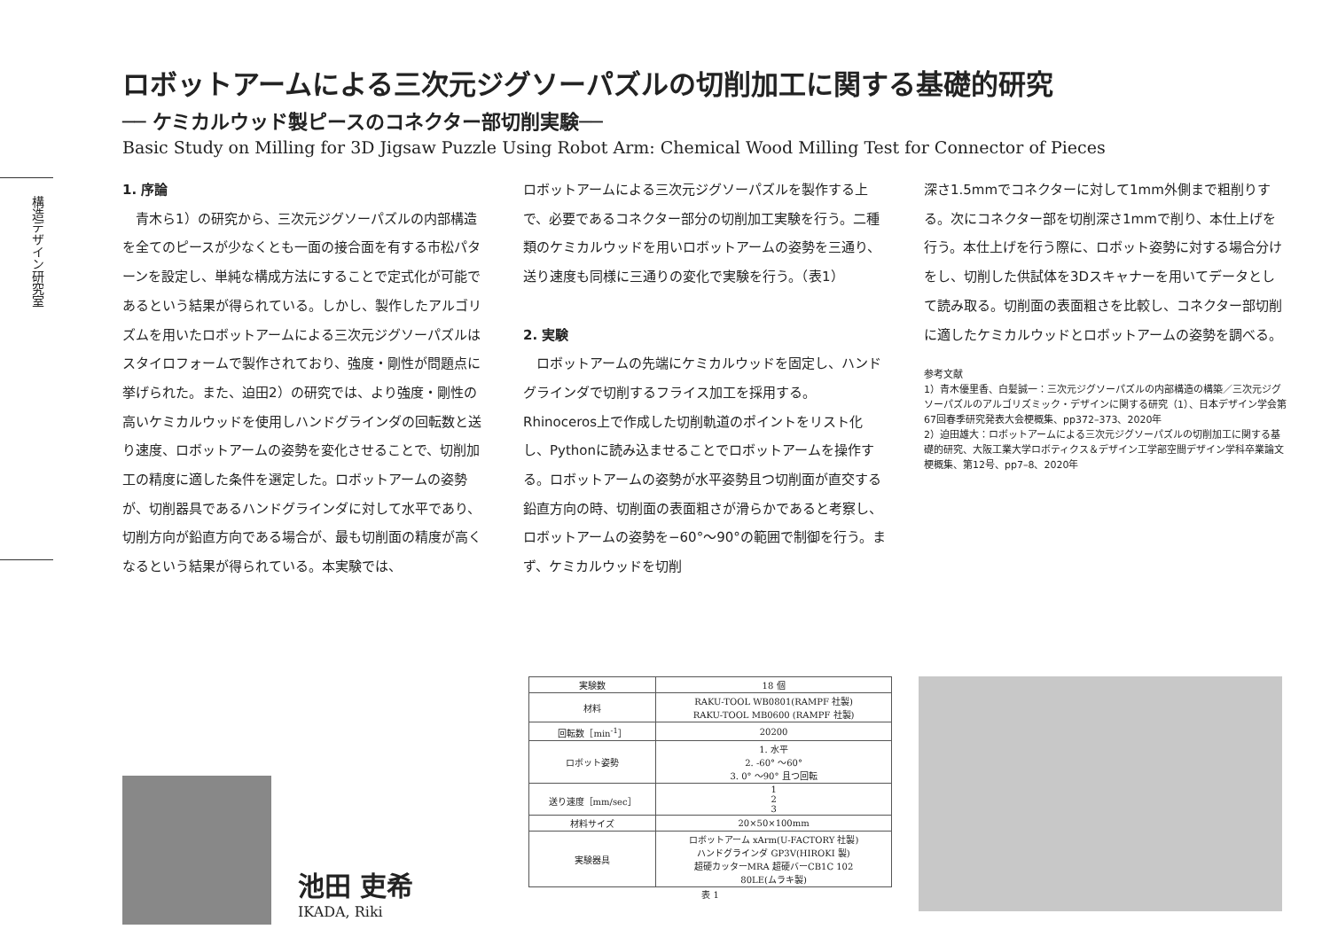構造デザイン研究室
ロボットアームによる三次元ジグソーパズルの切削加工に関する基礎的研究
── ケミカルウッド製ピースのコネクター部切削実験──
Basic Study on Milling for 3D Jigsaw Puzzle Using Robot Arm: Chemical Wood Milling Test for Connector of Pieces
1. 序論
　青木ら1）の研究から、三次元ジグソーパズルの内部構造を全てのピースが少なくとも一面の接合面を有する市松パターンを設定し、単純な構成方法にすることで定式化が可能であるという結果が得られている。しかし、製作したアルゴリズムを用いたロボットアームによる三次元ジグソーパズルはスタイロフォームで製作されており、強度・剛性が問題点に挙げられた。また、迫田2）の研究では、より強度・剛性の高いケミカルウッドを使用しハンドグラインダの回転数と送り速度、ロボットアームの姿勢を変化させることで、切削加工の精度に適した条件を選定した。ロボットアームの姿勢が、切削器具であるハンドグラインダに対して水平であり、切削方向が鉛直方向である場合が、最も切削面の精度が高くなるという結果が得られている。本実験では、
ロボットアームによる三次元ジグソーパズルを製作する上で、必要であるコネクター部分の切削加工実験を行う。二種類のケミカルウッドを用いロボットアームの姿勢を三通り、送り速度も同様に三通りの変化で実験を行う。（表1）
2. 実験
　ロボットアームの先端にケミカルウッドを固定し、ハンドグラインダで切削するフライス加工を採用する。Rhinoceros上で作成した切削軌道のポイントをリスト化し、Pythonに読み込ませることでロボットアームを操作する。ロボットアームの姿勢が水平姿勢且つ切削面が直交する鉛直方向の時、切削面の表面粗さが滑らかであると考察し、ロボットアームの姿勢を−60°〜90°の範囲で制御を行う。まず、ケミカルウッドを切削
深さ1.5mmでコネクターに対して1mm外側まで粗削りする。次にコネクター部を切削深さ1mmで削り、本仕上げを行う。本仕上げを行う際に、ロボット姿勢に対する場合分けをし、切削した供試体を3Dスキャナーを用いてデータとして読み取る。切削面の表面粗さを比較し、コネクター部切削に適したケミカルウッドとロボットアームの姿勢を調べる。
参考文献
1）青木優里香、白髪誠一：三次元ジグソーパズルの内部構造の構築／三次元ジグソーパズルのアルゴリズミック・デザインに関する研究（1）、日本デザイン学会第67回春季研究発表大会梗概集、pp372–373、2020年
2）迫田雄大：ロボットアームによる三次元ジグソーパズルの切削加工に関する基礎的研究、大阪工業大学ロボティクス＆デザイン工学部空間デザイン学科卒業論文梗概集、第12号、pp7–8、2020年
池田 吏希
IKADA, Riki
| 実験数 | 18 個 |
| 材料 | RAKU-TOOL WB0801(RAMPF 社製) RAKU-TOOL MB0600 (RAMPF 社製) |
| 回転数［min<sup>-1</sup>］ | 20200 |
| ロボット姿勢 | 1. 水平 2. -60° 〜60° 3. 0° 〜90° 且つ回転 |
| 送り速度［mm/sec］ | 1 2 3 |
| 材料サイズ | 20×50×100mm |
| 実験器具 | ロボットアーム xArm(U-FACTORY 社製) ハンドグラインダ GP3V(HIROKI 製) 超硬カッターMRA 超硬バーCB1C 102 80LE(ムラキ製) |
表 1